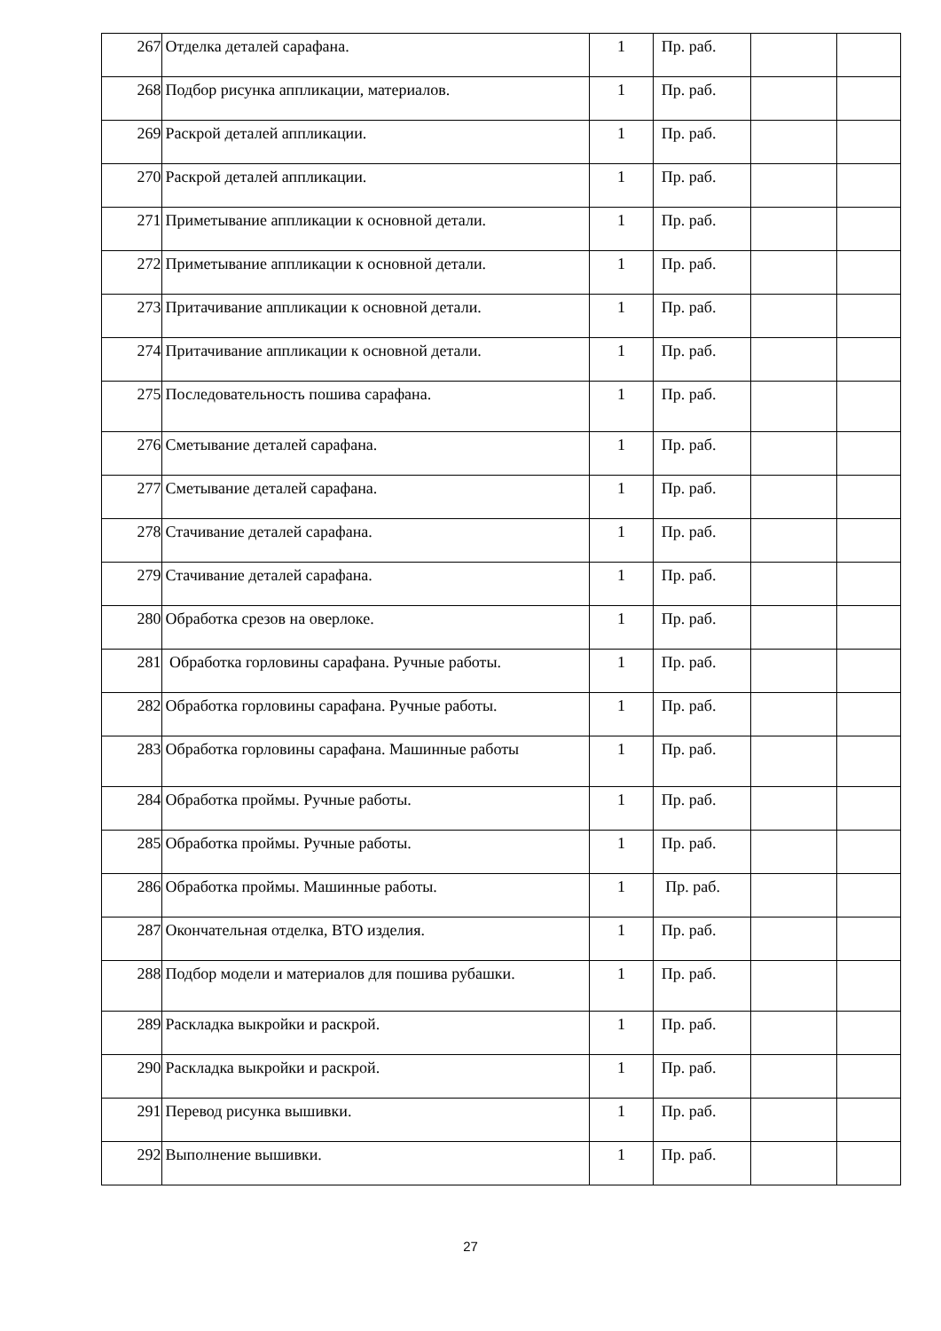| 267 | Отделка деталей сарафана. | 1 | Пр. раб. | | |
| 268 | Подбор рисунка аппликации, материалов. | 1 | Пр. раб. | | |
| 269 | Раскрой деталей аппликации. | 1 | Пр. раб. | | |
| 270 | Раскрой деталей аппликации. | 1 | Пр. раб. | | |
| 271 | Приметывание аппликации к основной детали. | 1 | Пр. раб. | | |
| 272 | Приметывание аппликации к основной детали. | 1 | Пр. раб. | | |
| 273 | Притачивание аппликации к основной детали. | 1 | Пр. раб. | | |
| 274 | Притачивание аппликации к основной детали. | 1 | Пр. раб. | | |
| 275 | Последовательность пошива сарафана. | 1 | Пр. раб. | | |
| 276 | Сметывание деталей сарафана. | 1 | Пр. раб. | | |
| 277 | Сметывание деталей сарафана. | 1 | Пр. раб. | | |
| 278 | Стачивание деталей сарафана. | 1 | Пр. раб. | | |
| 279 | Стачивание деталей сарафана. | 1 | Пр. раб. | | |
| 280 | Обработка срезов на оверлоке. | 1 | Пр. раб. | | |
| 281 | Обработка горловины сарафана. Ручные работы. | 1 | Пр. раб. | | |
| 282 | Обработка горловины сарафана. Ручные работы. | 1 | Пр. раб. | | |
| 283 | Обработка горловины сарафана. Машинные работы | 1 | Пр. раб. | | |
| 284 | Обработка проймы. Ручные работы. | 1 | Пр. раб. | | |
| 285 | Обработка проймы. Ручные работы. | 1 | Пр. раб. | | |
| 286 | Обработка проймы. Машинные работы. | 1 | Пр. раб. | | |
| 287 | Окончательная отделка, ВТО изделия. | 1 | Пр. раб. | | |
| 288 | Подбор модели и материалов для пошива рубашки. | 1 | Пр. раб. | | |
| 289 | Раскладка выкройки и раскрой. | 1 | Пр. раб. | | |
| 290 | Раскладка выкройки и раскрой. | 1 | Пр. раб. | | |
| 291 | Перевод рисунка вышивки. | 1 | Пр. раб. | | |
| 292 | Выполнение вышивки. | 1 | Пр. раб. | | |
27